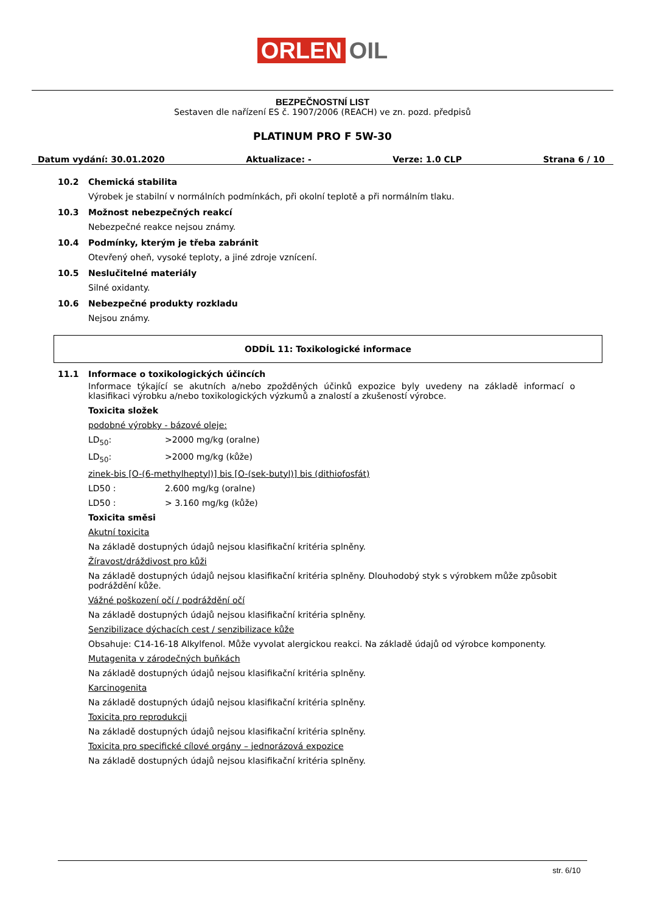ORLEN OIL
BEZPEČNOSTNÍ LIST
Sestaven dle nařízení ES č. 1907/2006 (REACH) ve zn. pozd. předpisů
PLATINUM PRO F 5W-30
Datum vydání: 30.01.2020 Aktualizace: - Verze: 1.0 CLP Strana 6 / 10
10.2 Chemická stabilita
Výrobek je stabilní v normálních podmínkách, při okolní teplotě a při normálním tlaku.
10.3 Možnost nebezpečných reakcí
Nebezpečné reakce nejsou známy.
10.4 Podmínky, kterým je třeba zabránit
Otevřený oheň, vysoké teploty, a jiné zdroje vznícení.
10.5 Neslučitelné materiály
Silné oxidanty.
10.6 Nebezpečné produkty rozkladu
Nejsou známy.
ODDÍL 11: Toxikologické informace
11.1 Informace o toxikologických účincích
Informace týkající se akutních a/nebo zpožděných účinků expozice byly uvedeny na základě informací o klasifikaci výrobku a/nebo toxikologických výzkumů a znalostí a zkušeností výrobce.
Toxicita složek
podobné výrobky - bázové oleje:
LD<sub>50</sub>: >2000 mg/kg (oralne)
LD<sub>50</sub>: >2000 mg/kg (kůže)
zinek-bis [O-(6-methylheptyl)] bis [O-(sek-butyl)] bis (dithiofosfát)
LD50 : 2.600 mg/kg (oralne)
LD50 : > 3.160 mg/kg (kůže)
Toxicita směsi
Akutní toxicita
Na základě dostupných údajů nejsou klasifikační kritéria splněny.
Žíravost/dráždivost pro kůži
Na základě dostupných údajů nejsou klasifikační kritéria splněny. Dlouhodobý styk s výrobkem může způsobit podráždění kůže.
Vážné poškození očí / podráždění očí
Na základě dostupných údajů nejsou klasifikační kritéria splněny.
Senzibilizace dýchacích cest / senzibilizace kůže
Obsahuje: C14-16-18 Alkylfenol. Může vyvolat alergickou reakci. Na základě údajů od výrobce komponenty.
Mutagenita v zárodečných buňkách
Na základě dostupných údajů nejsou klasifikační kritéria splněny.
Karcinogenita
Na základě dostupných údajů nejsou klasifikační kritéria splněny.
Toxicita pro reprodukcji
Na základě dostupných údajů nejsou klasifikační kritéria splněny.
Toxicita pro specifické cílové orgány – jednorázová expozice
Na základě dostupných údajů nejsou klasifikační kritéria splněny.
str. 6/10